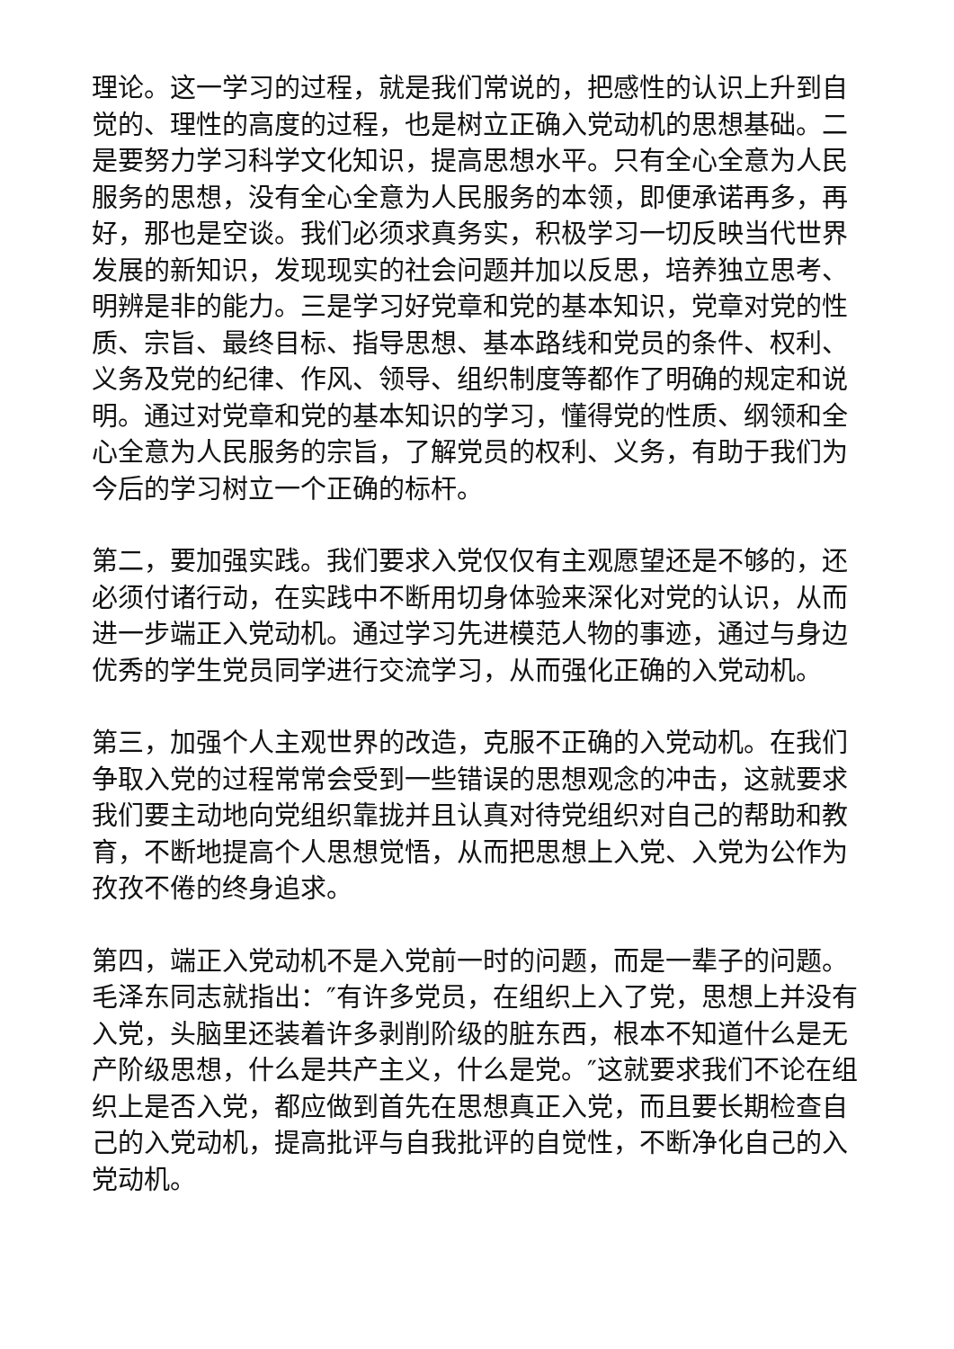理论。这一学习的过程，就是我们常说的，把感性的认识上升到自觉的、理性的高度的过程，也是树立正确入党动机的思想基础。二是要努力学习科学文化知识，提高思想水平。只有全心全意为人民服务的思想，没有全心全意为人民服务的本领，即便承诺再多，再好，那也是空谈。我们必须求真务实，积极学习一切反映当代世界发展的新知识，发现现实的社会问题并加以反思，培养独立思考、明辨是非的能力。三是学习好党章和党的基本知识，党章对党的性质、宗旨、最终目标、指导思想、基本路线和党员的条件、权利、义务及党的纪律、作风、领导、组织制度等都作了明确的规定和说明。通过对党章和党的基本知识的学习，懂得党的性质、纲领和全心全意为人民服务的宗旨，了解党员的权利、义务，有助于我们为今后的学习树立一个正确的标杆。
第二，要加强实践。我们要求入党仅仅有主观愿望还是不够的，还必须付诸行动，在实践中不断用切身体验来深化对党的认识，从而进一步端正入党动机。通过学习先进模范人物的事迹，通过与身边优秀的学生党员同学进行交流学习，从而强化正确的入党动机。
第三，加强个人主观世界的改造，克服不正确的入党动机。在我们争取入党的过程常常会受到一些错误的思想观念的冲击，这就要求我们要主动地向党组织靠拢并且认真对待党组织对自己的帮助和教育，不断地提高个人思想觉悟，从而把思想上入党、入党为公作为孜孜不倦的终身追求。
第四，端正入党动机不是入党前一时的问题，而是一辈子的问题。毛泽东同志就指出：″有许多党员，在组织上入了党，思想上并没有入党，头脑里还装着许多剥削阶级的脏东西，根本不知道什么是无产阶级思想，什么是共产主义，什么是党。″这就要求我们不论在组织上是否入党，都应做到首先在思想真正入党，而且要长期检查自己的入党动机，提高批评与自我批评的自觉性，不断净化自己的入党动机。